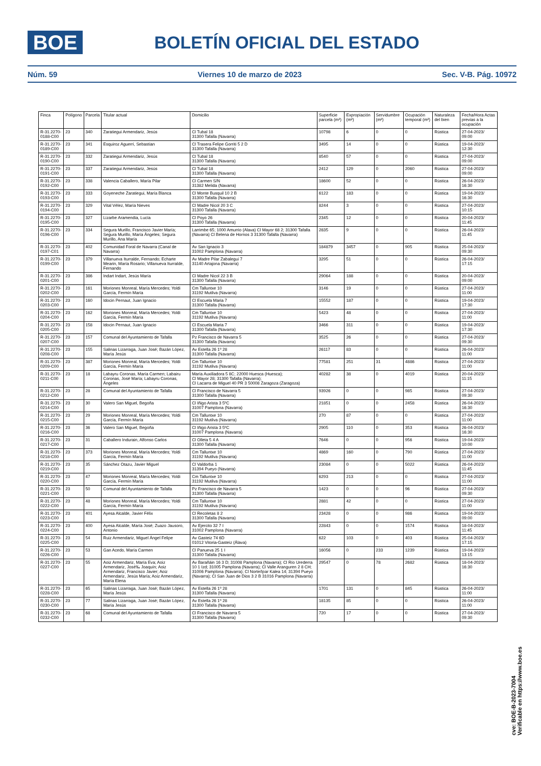BOE
BOLETÍN OFICIAL DEL ESTADO
Núm. 59 Viernes 10 de marzo de 2023 Sec. V-B. Pág. 10972
| Finca | Polígono | Parcela | Titular actual | Domicilio | Superficie parcela (m²) | Expropiación (m²) | Servidumbre (m²) | Ocupación temporal (m²) | Naturaleza del bien | Fecha/Hora Actas previas a la ocupación |
| --- | --- | --- | --- | --- | --- | --- | --- | --- | --- | --- |
| R-31.2270-0188-C00 | 23 | 340 | Zaratiegui Armendariz, Jesús | Cl Tubal 18 31300 Tafalla (Navarra) | 10798 | 6 | 0 | 0 | Rústica | 27-04-2023/ 09:00 |
| R-31.2270-0189-C00 | 23 | 341 | Esquiroz Aguerri, Sebastian | Cl Trasera Felipe Gorriti 5 2 D 31300 Tafalla (Navarra) | 3495 | 14 | 0 | 0 | Rústica | 19-04-2023/ 12:30 |
| R-31.2270-0190-C00 | 23 | 332 | Zaratiegui Armendariz, Jesús | Cl Tubal 18 31300 Tafalla (Navarra) | 8540 | 57 | 0 | 0 | Rústica | 27-04-2023/ 09:00 |
| R-31.2270-0191-C00 | 23 | 337 | Zaratiegui Armendariz, Jesús | Cl Tubal 18 31300 Tafalla (Navarra) | 2412 | 129 | 0 | 2060 | Rústica | 27-04-2023/ 09:00 |
| R-31.2270-0192-C00 | 23 | 338 | Valencia Caballero, María Pilar | Cl Carmen S/N 31382 Melida (Navarra) | 18600 | 52 | 0 | 0 | Rústica | 26-04-2023/ 16:30 |
| R-31.2270-0193-C00 | 23 | 333 | Goyeneche Zaratiegui, María Blanca | Cl Monte Busquil 10 2 B 31300 Tafalla (Navarra) | 6122 | 183 | 0 | 0 | Rústica | 19-04-2023/ 16:30 |
| R-31.2270-0194-C00 | 23 | 329 | Vital Vélez, María Nieves | Cl Madre Nicol 20 3 C 31300 Tafalla (Navarra) | 8244 | 3 | 0 | 0 | Rústica | 27-04-2023/ 10:15 |
| R-31.2270-0195-C00 | 23 | 327 | Lizarbe Aramendia, Lucía | Cl Poyo 26 31300 Tafalla (Navarra) | 2345 | 12 | 0 | 0 | Rústica | 20-04-2023/ 11:45 |
| R-31.2270-0196-C00 | 23 | 334 | Segura Murillo, Francisco Javier María; Segura Murillo, María Ángeles; Segura Murillo, Ana María | Larrimbe 65; 1000 Amurrio (Alava) Cl Mayor 68 2; 31300 Tafalla (Navarra) Cl Belena de Hornos 3 31300 Tafalla (Navarra) | 2835 | 9 | 0 | 0 | Rústica | 26-04-2023/ 11:45 |
| R-31.2270-0197-C01 | 23 | 402 | Comunidad Foral de Navarra (Canal de Navarra) | Av San Ignacio 3 31002 Pamplona (Navarra) | 184879 | 3457 | 0 | 905 | Rústica | 25-04-2023/ 09:30 |
| R-31.2270-0199-C00 | 23 | 379 | Villanueva Iturralde, Fernando; Echarte Mearin, María Rosario; Villanueva Iturralde, Fernando | Av Madre Pilar Zabalegui 7 31140 Artajona (Navarra) | 3295 | 51 | 0 | 0 | Rústica | 26-04-2023/ 17:15 |
| R-31.2270-0201-C00 | 23 | 386 | Indart Indart, Jesús María | Cl Madre Nicol 22 3 B 31300 Tafalla (Navarra) | 29064 | 188 | 0 | 0 | Rústica | 20-04-2023/ 09:00 |
| R-31.2270-0202-C00 | 23 | 161 | Moriones Monreal, María Mercedes; Yoldi García, Fermín María | Cm Talluntxe 10 31192 Mutilva (Navarra) | 3146 | 19 | 0 | 0 | Rústica | 27-04-2023/ 11:00 |
| R-31.2270-0203-C00 | 23 | 160 | Idocin Pernaut, Juan Ignacio | Cl Escuela Maria 7 31300 Tafalla (Navarra) | 15552 | 187 | 0 | 0 | Rústica | 19-04-2023/ 17:30 |
| R-31.2270-0204-C00 | 23 | 162 | Moriones Monreal, María Mercedes; Yoldi García, Fermín María | Cm Talluntxe 10 31192 Mutilva (Navarra) | 5423 | 48 | 0 | 0 | Rústica | 27-04-2023/ 11:00 |
| R-31.2270-0205-C00 | 23 | 158 | Idocin Pernaut, Juan Ignacio | Cl Escuela Maria 7 31300 Tafalla (Navarra) | 3466 | 311 | 0 | 0 | Rústica | 19-04-2023/ 17:30 |
| R-31.2270-0207-C00 | 23 | 157 | Comunal del Ayuntamiento de Tafalla | Pz Francisco de Navarra 5 31300 Tafalla (Navarra) | 3525 | 26 | 0 | 0 | Rústica | 27-04-2023/ 09:30 |
| R-31.2270-0208-C00 | 23 | 155 | Salinas Lizarraga, Juan José; Bazán López, María Jesús | Av Estella 26 1º 28 31300 Tafalla (Navarra) | 26117 | 83 | 0 | 0 | Rústica | 26-04-2023/ 11:00 |
| R-31.2270-0209-C00 | 23 | 387 | Moriones Monreal, María Mercedes; Yoldi García, Fermín María | Cm Talluntxe 10 31192 Mutilva (Navarra) | 77581 | 251 | 31 | 4886 | Rústica | 27-04-2023/ 11:00 |
| R-31.2270-0211-C00 | 23 | 18 | Labayru Coronas, María Carmen; Labairu Coronas, José María; Labayru Coronas, Ángeles | María Auxiliadora 5 8C; 22000 Huesca (Huesca); Cl Mayor 28; 31300 Tafalla (Navarra); Cl Lacarra de Miguel 40 PR 3 50008 Zaragoza (Zaragoza) | 40282 | 38 | 0 | 4019 | Rústica | 20-04-2023/ 11:15 |
| R-31.2270-0212-C00 | 23 | 28 | Comunal del Ayuntamiento de Tafalla | Cl Francisco de Navarra 5 31300 Tafalla (Navarra) | 93926 | 0 | 0 | 985 | Rústica | 27-04-2023/ 09:30 |
| R-31.2270-0214-C00 | 23 | 30 | Valero San Miguel, Begoña | Cl Iñigo Arista 3 5ºC 31007 Pamplona (Navarra) | 21851 | 0 | 0 | 2458 | Rústica | 26-04-2023/ 16:30 |
| R-31.2270-0215-C00 | 23 | 29 | Moriones Monreal, María Mercedes; Yoldi García, Fermín María | Cm Talluntxe 10 31192 Mutilva (Navarra) | 270 | 87 | 0 | 0 | Rústica | 27-04-2023/ 11:00 |
| R-31.2270-0216-C00 | 23 | 36 | Valero San Miguel, Begoña | Cl Iñigo Arista 3 5ºC 31007 Pamplona (Navarra) | 2905 | 110 | 0 | 353 | Rústica | 26-04-2023/ 16:30 |
| R-31.2270-0217-C00 | 23 | 31 | Caballero Indurain, Alfonso Carlos | Cl Olleta 5 4 A 31300 Tafalla (Navarra) | 7646 | 0 | 0 | 956 | Rústica | 19-04-2023/ 10:00 |
| R-31.2270-0218-C00 | 23 | 373 | Moriones Monreal, María Mercedes; Yoldi García, Fermín María | Cm Talluntxe 10 31192 Mutilva (Navarra) | 4869 | 160 | 0 | 790 | Rústica | 27-04-2023/ 11:00 |
| R-31.2270-0219-C00 | 23 | 35 | Sánchez Otazu, Javier Miguel | Cl Valdorba 1 31394 Pueyo (Navarra) | 23084 | 0 | 0 | 5022 | Rústica | 26-04-2023/ 11:45 |
| R-31.2270-0220-C00 | 23 | 47 | Moriones Monreal, María Mercedes; Yoldi García, Fermín María | Cm Talluntxe 10 31192 Mutilva (Navarra) | 6293 | 213 | 0 | 0 | Rústica | 27-04-2023/ 11:00 |
| R-31.2270-0221-C00 | 23 | 50 | Comunal del Ayuntamiento de Tafalla | Pz Francisco de Navarra 5 31300 Tafalla (Navarra) | 1423 | 0 | 0 | 96 | Rústica | 27-04-2023/ 09:30 |
| R-31.2270-0222-C00 | 23 | 48 | Moriones Monreal, María Mercedes; Yoldi García, Fermín María | Cm Talluntxe 10 31192 Mutilva (Navarra) | 2881 | 42 | 0 | 0 | Rústica | 27-04-2023/ 11:00 |
| R-31.2270-0223-C00 | 23 | 401 | Ayesa Alcalde, Javier Félix | Cl Recoletas 8 2 31300 Tafalla (Navarra) | 23428 | 0 | 0 | 986 | Rústica | 19-04-2023/ 09:00 |
| R-31.2270-0224-C00 | 23 | 400 | Ayesa Alcalde, María José; Zuazo Jausoro, Antonio | Av Ejercito 32 7 I 31002 Pamplona (Navarra) | 22843 | 0 | 0 | 1574 | Rústica | 18-04-2023/ 11:45 |
| R-31.2270-0225-C00 | 23 | 54 | Ruiz Armendariz, Miguel Ángel Felipe | Av Gasteiz 74 6D 01012 Vitoria-Gasteiz (Álava) | 622 | 103 | 0 | 403 | Rústica | 25-04-2023/ 17:15 |
| R-31.2270-0226-C00 | 23 | 53 | Gan Acedo, María Carmen | Cl Panueva 25 1 I 31300 Tafalla (Navarra) | 16056 | 0 | 233 | 1239 | Rústica | 19-04-2023/ 13:15 |
| R-31.2270-0227-C00 | 23 | 55 | Aoiz Armendariz, María Eva; Aoiz Armendariz, José‰ Joaquín; Aoiz Armendariz, Francisco Javier; Aoiz Armendariz, Jesús María; Aoiz Armendariz, María Elena | Av Barañáin 16 3 D; 31008 Pamplona (Navarra); Cl Río Urederra 10 1 Izd; 31005 Pamplona (Navarra); Cl Valle Aranguren 2 8 CH; 31006 Pamplona (Navarra); Cl Norte/Ipar Kalea 14; 31394 Pueyo (Navarra); Cl San Juan de Dios 3 2 B 31016 Pamplona (Navarra) | 29547 | 0 | 78 | 2682 | Rústica | 18-04-2023/ 16:30 |
| R-31.2270-0228-C00 | 23 | 65 | Salinas Lizarraga, Juan José; Bazán López, María Jesús | Av Estella 26 1º 28 31300 Tafalla (Navarra) | 1701 | 131 | 0 | 845 | Rústica | 26-04-2023/ 11:00 |
| R-31.2270-0230-C00 | 23 | 77 | Salinas Lizarraga, Juan José; Bazán López, María Jesús | Av Estella 26 1º 28 31300 Tafalla (Navarra) | 18135 | 85 | 0 | 0 | Rústica | 26-04-2023/ 11:00 |
| R-31.2270-0232-C00 | 23 | 68 | Comunal del Ayuntamiento de Tafalla | Cl Francisco de Navarra 5 31300 Tafalla (Navarra) | 720 | 17 | 0 | 0 | Rústica | 27-04-2023/ 09:30 |
cve: BOE-B-2023-7004
Verificable en https://www.boe.es